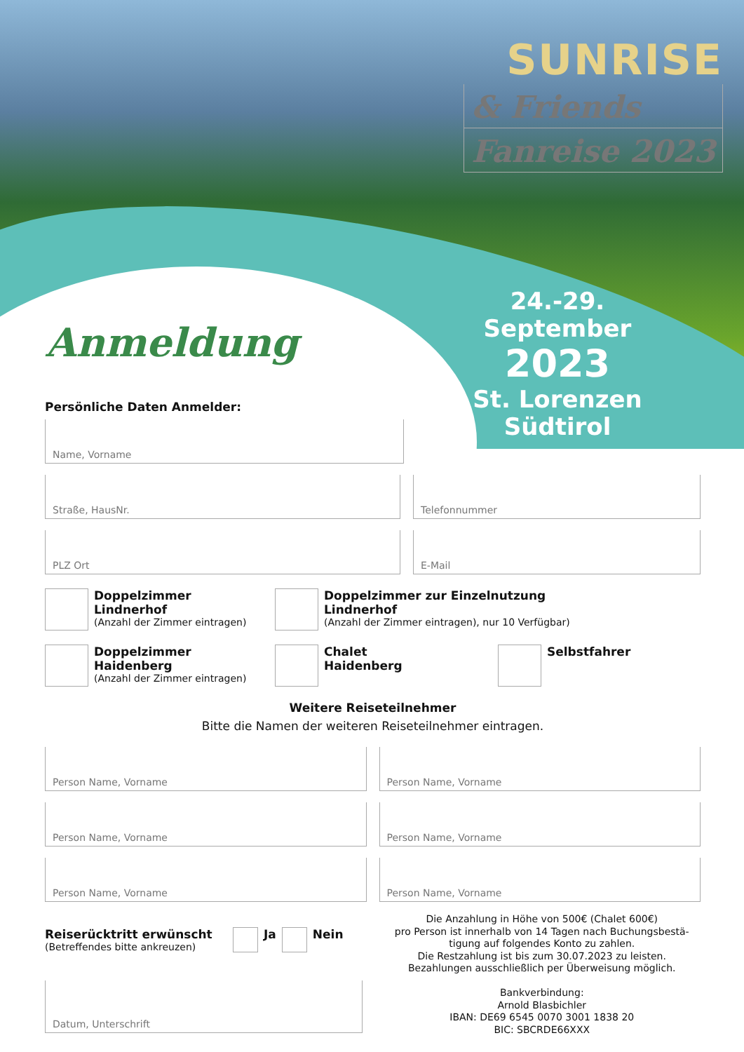SUNRISE
& Friends
Fanreise 2023
24.-29. September
2023
St. Lorenzen
Südtirol
Anmeldung
Persönliche Daten Anmelder:
Name, Vorname
Straße, HausNr. Telefonnummer
PLZ Ort E-Mail
Doppelzimmer
Lindnerhof
(Anzahl der Zimmer eintragen)
Doppelzimmer zur Einzelnutzung
Lindnerhof
(Anzahl der Zimmer eintragen), nur 10 Verfügbar)
Doppelzimmer
Haidenberg
(Anzahl der Zimmer eintragen)
Chalet
Haidenberg
Selbstfahrer
Weitere Reiseteilnehmer
Bitte die Namen der weiteren Reiseteilnehmer eintragen.
Person Name, Vorname Person Name, Vorname
Person Name, Vorname Person Name, Vorname
Person Name, Vorname Person Name, Vorname
Reiserücktritt erwünscht
(Betreffendes bitte ankreuzen)
Ja Nein
Datum, Unterschrift
Die Anzahlung in Höhe von 500€ (Chalet 600€)
pro Person ist innerhalb von 14 Tagen nach Buchungsbestä-
tigung auf folgendes Konto zu zahlen.
Die Restzahlung ist bis zum 30.07.2023 zu leisten.
Bezahlungen ausschließlich per Überweisung möglich.
Bankverbindung:
Arnold Blasbichler
IBAN: DE69 6545 0070 3001 1838 20
BIC: SBCRDE66XXX